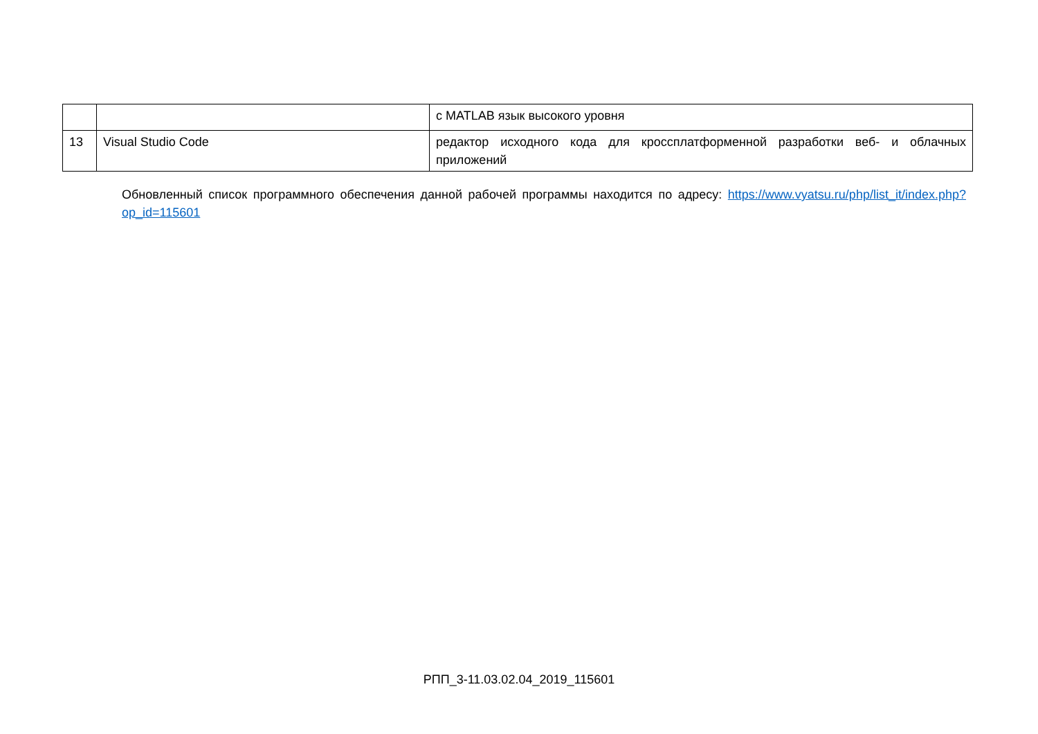| | | с MATLAB язык высокого уровня |
| 13 | Visual Studio Code | редактор исходного кода для кроссплатформенной разработки веб- и облачных приложений |
Обновленный список программного обеспечения данной рабочей программы находится по адресу: https://www.vyatsu.ru/php/list_it/index.php?op_id=115601
РПП_3-11.03.02.04_2019_115601